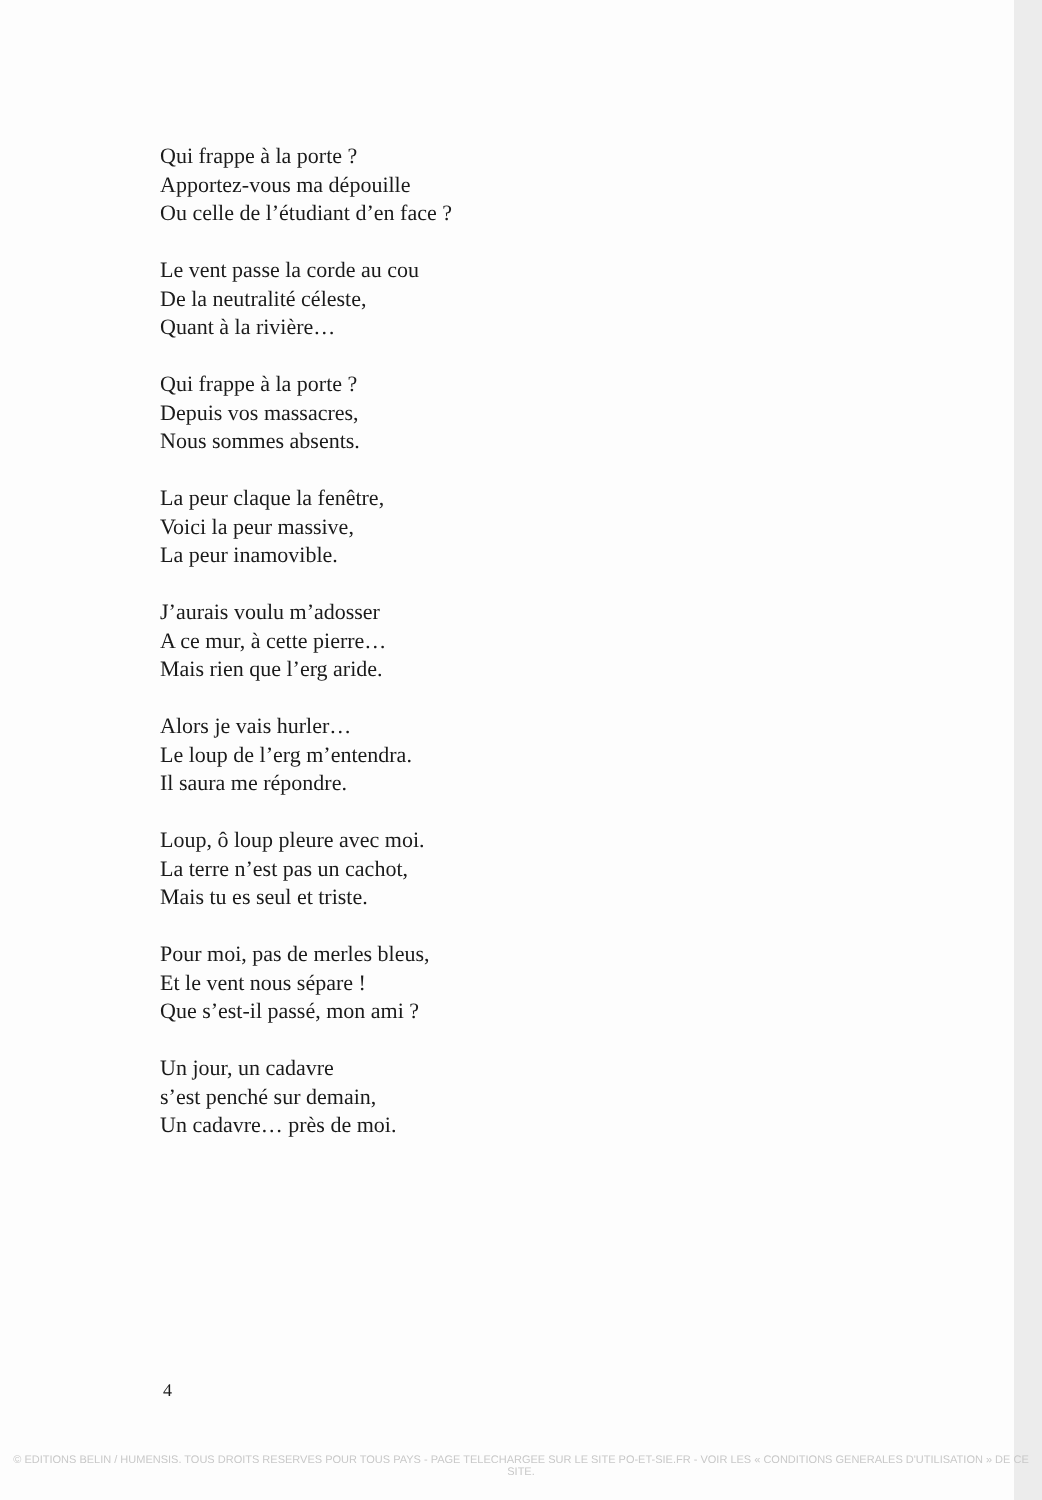Qui frappe à la porte ?
Apportez-vous ma dépouille
Ou celle de l’étudiant d’en face ?
Le vent passe la corde au cou
De la neutralité céleste,
Quant à la rivière…
Qui frappe à la porte ?
Depuis vos massacres,
Nous sommes absents.
La peur claque la fenêtre,
Voici la peur massive,
La peur inamovible.
J’aurais voulu m’adosser
A ce mur, à cette pierre…
Mais rien que l’erg aride.
Alors je vais hurler…
Le loup de l’erg m’entendra.
Il saura me répondre.
Loup, ô loup pleure avec moi.
La terre n’est pas un cachot,
Mais tu es seul et triste.
Pour moi, pas de merles bleus,
Et le vent nous sépare !
Que s’est-il passé, mon ami ?
Un jour, un cadavre
s’est penché sur demain,
Un cadavre… près de moi.
4
© EDITIONS BELIN / HUMENSIS. TOUS DROITS RESERVES POUR TOUS PAYS - PAGE TELECHARGEE SUR LE SITE PO-ET-SIE.FR - VOIR LES « CONDITIONS GENERALES D'UTILISATION » DE CE SITE.